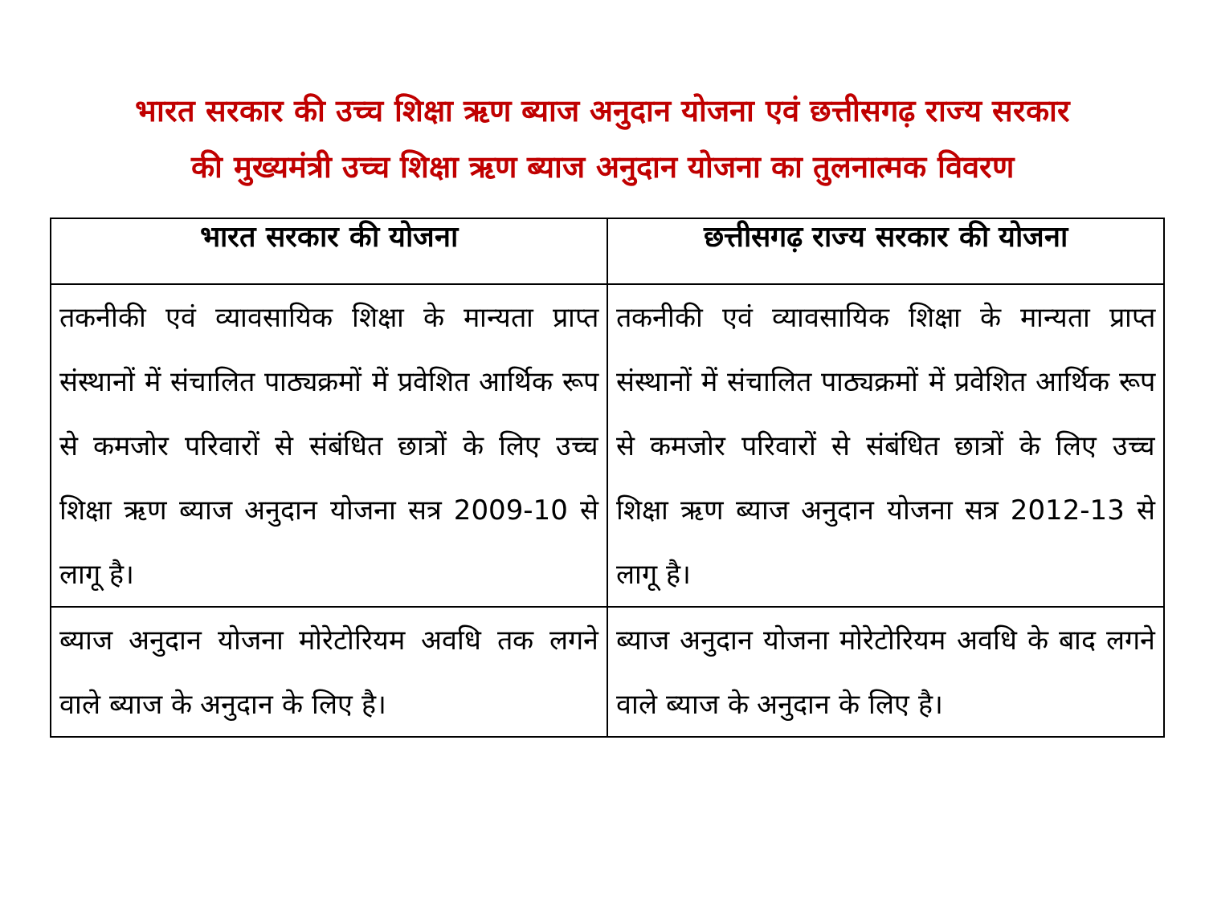भारत सरकार की उच्च शिक्षा ऋण ब्याज अनुदान योजना एवं छत्तीसगढ़ राज्य सरकार
की मुख्यमंत्री उच्च शिक्षा ऋण ब्याज अनुदान योजना का तुलनात्मक विवरण
| भारत सरकार की योजना | छत्तीसगढ़ राज्य सरकार की योजना |
| --- | --- |
| तकनीकी एवं व्यावसायिक शिक्षा के मान्यता प्राप्त संस्थानों में संचालित पाठ्यक्रमों में प्रवेशित आर्थिक रूप से कमजोर परिवारों से संबंधित छात्रों के लिए उच्च शिक्षा ऋण ब्याज अनुदान योजना सत्र 2009-10 से लागू है। | तकनीकी एवं व्यावसायिक शिक्षा के मान्यता प्राप्त संस्थानों में संचालित पाठ्यक्रमों में प्रवेशित आर्थिक रूप से कमजोर परिवारों से संबंधित छात्रों के लिए उच्च शिक्षा ऋण ब्याज अनुदान योजना सत्र 2012-13 से लागू है। |
| ब्याज अनुदान योजना मोरेटोरियम अवधि तक लगने वाले ब्याज के अनुदान के लिए है। | ब्याज अनुदान योजना मोरेटोरियम अवधि के बाद लगने वाले ब्याज के अनुदान के लिए है। |